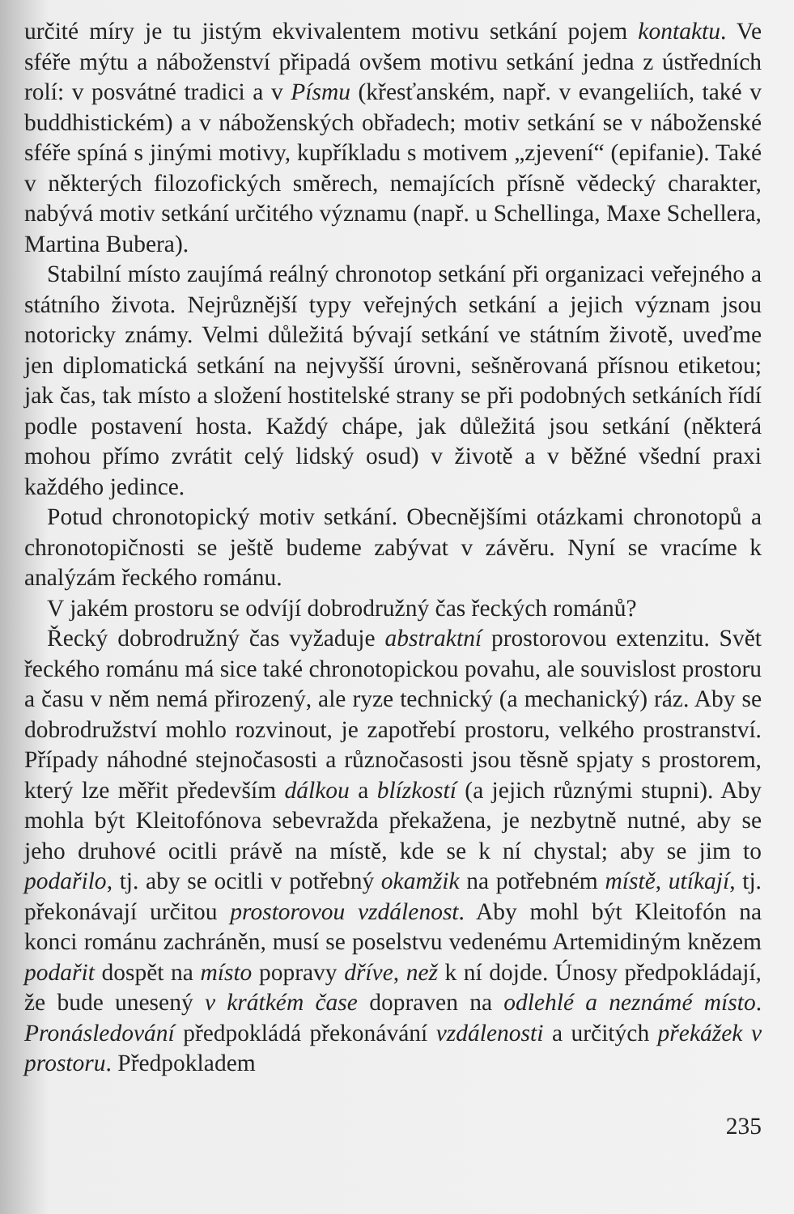určité míry je tu jistým ekvivalentem motivu setkání pojem kontaktu. Ve sféře mýtu a náboženství připadá ovšem motivu setkání jedna z ústředních rolí: v posvátné tradici a v Písmu (křesťanském, např. v evangeliích, také v buddhistickém) a v náboženských obřadech; motiv setkání se v náboženské sféře spíná s jinými motivy, kupříkladu s motivem „zjevení“ (epifanie). Také v některých filozofických směrech, nemajících přísně vědecký charakter, nabývá motiv setkání určitého významu (např. u Schellinga, Maxe Schellera, Martina Bubera).
Stabilní místo zaujímá reálný chronotop setkání při organizaci veřejného a státního života. Nejrůznější typy veřejných setkání a jejich význam jsou notoricky známy. Velmi důležitá bývají setkání ve státním životě, uveďme jen diplomatická setkání na nejvyšší úrovni, sešněrovaná přísnou etiketou; jak čas, tak místo a složení hostitelské strany se při podobných setkáních řídí podle postavení hosta. Každý chápe, jak důležitá jsou setkání (některá mohou přímo zvrátit celý lidský osud) v životě a v běžné všední praxi každého jedince.
Potud chronotopický motiv setkání. Obecnějšími otázkami chronotopů a chronotopičnosti se ještě budeme zabývat v závěru. Nyní se vracíme k analýzám řeckého románu.
V jakém prostoru se odvíjí dobrodružný čas řeckých románů?
Řecký dobrodružný čas vyžaduje abstraktní prostorovou extenzitu. Svět řeckého románu má sice také chronotopickou povahu, ale souvislost prostoru a času v něm nemá přirozený, ale ryze technický (a mechanický) ráz. Aby se dobrodružství mohlo rozvinout, je zapotřebí prostoru, velkého prostranství. Případy náhodné stejnočasosti a různočasosti jsou těsně spjaty s prostorem, který lze měřit především dálkou a blízkostí (a jejich různými stupni). Aby mohla být Kleitofónova sebevražda překažena, je nezbytně nutné, aby se jeho druhové ocitli právě na místě, kde se k ní chystal; aby se jim to podařilo, tj. aby se ocitli v potřebný okamžik na potřebném místě, utíkají, tj. překonávají určitou prostorovou vzdálenost. Aby mohl být Kleitofón na konci románu zachráněn, musí se poselstvu vedenému Artemidiným knězem podařit dospět na místo popravy dříve, než k ní dojde. Únosy předpokládají, že bude unesený v krátkém čase dopraven na odlehlé a neznámé místo. Pronásledování předpokládá překonávání vzdálenosti a určitých překážek v prostoru. Předpokladem
235